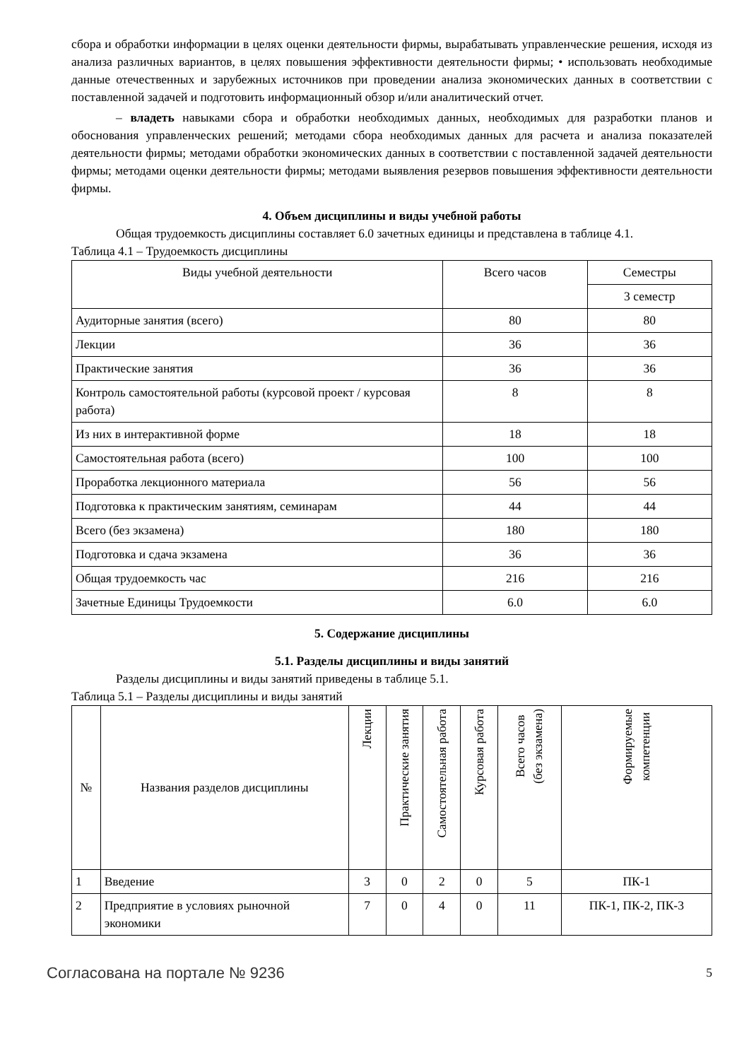сбора и обработки информации в целях оценки деятельности фирмы, вырабатывать управленческие решения, исходя из анализа различных вариантов, в целях повышения эффективности деятельности фирмы; • использовать необходимые данные отечественных и зарубежных источников при проведении анализа экономических данных в соответствии с поставленной задачей и подготовить информационный обзор и/или аналитический отчет.
– владеть навыками сбора и обработки необходимых данных, необходимых для разработки планов и обоснования управленческих решений; методами сбора необходимых данных для расчета и анализа показателей деятельности фирмы; методами обработки экономических данных в соответствии с поставленной задачей деятельности фирмы; методами оценки деятельности фирмы; методами выявления резервов повышения эффективности деятельности фирмы.
4. Объем дисциплины и виды учебной работы
Общая трудоемкость дисциплины составляет 6.0 зачетных единицы и представлена в таблице 4.1.
Таблица 4.1 – Трудоемкость дисциплины
| Виды учебной деятельности | Всего часов | Семестры |
| --- | --- | --- |
| | | 3 семестр |
| Аудиторные занятия (всего) | 80 | 80 |
| Лекции | 36 | 36 |
| Практические занятия | 36 | 36 |
| Контроль самостоятельной работы (курсовой проект / курсовая работа) | 8 | 8 |
| Из них в интерактивной форме | 18 | 18 |
| Самостоятельная работа (всего) | 100 | 100 |
| Проработка лекционного материала | 56 | 56 |
| Подготовка к практическим занятиям, семинарам | 44 | 44 |
| Всего (без экзамена) | 180 | 180 |
| Подготовка и сдача экзамена | 36 | 36 |
| Общая трудоемкость час | 216 | 216 |
| Зачетные Единицы Трудоемкости | 6.0 | 6.0 |
5. Содержание дисциплины
5.1. Разделы дисциплины и виды занятий
Разделы дисциплины и виды занятий приведены в таблице 5.1.
Таблица 5.1 – Разделы дисциплины и виды занятий
| № | Названия разделов дисциплины | Лекции | Практические занятия | Самостоятельная работа | Курсовая работа | Всего часов (без экзамена) | Формируемые компетенции |
| --- | --- | --- | --- | --- | --- | --- | --- |
| 1 | Введение | 3 | 0 | 2 | 0 | 5 | ПК-1 |
| 2 | Предприятие в условиях рыночной экономики | 7 | 0 | 4 | 0 | 11 | ПК-1, ПК-2, ПК-3 |
Согласована на портале № 9236 5